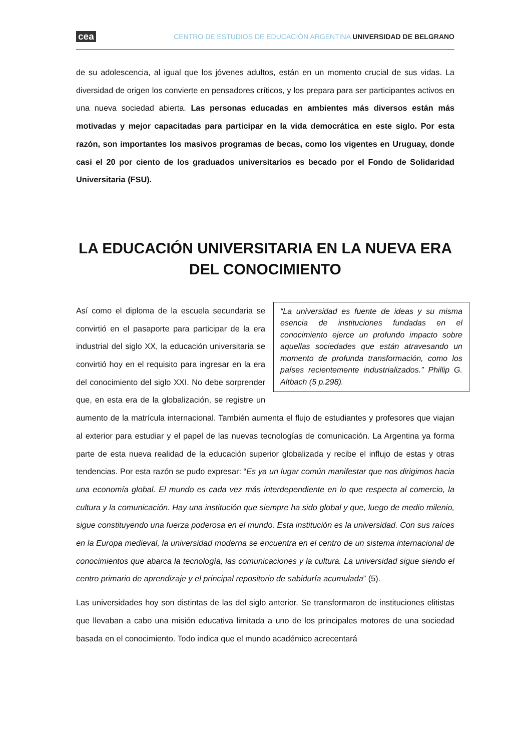cea CENTRO DE ESTUDIOS DE EDUCACIÓN ARGENTINA UNIVERSIDAD DE BELGRANO
de su adolescencia, al igual que los jóvenes adultos, están en un momento crucial de sus vidas. La diversidad de origen los convierte en pensadores críticos, y los prepara para ser participantes activos en una nueva sociedad abierta. Las personas educadas en ambientes más diversos están más motivadas y mejor capacitadas para participar en la vida democrática en este siglo. Por esta razón, son importantes los masivos programas de becas, como los vigentes en Uruguay, donde casi el 20 por ciento de los graduados universitarios es becado por el Fondo de Solidaridad Universitaria (FSU).
LA EDUCACIÓN UNIVERSITARIA EN LA NUEVA ERA DEL CONOCIMIENTO
“La universidad es fuente de ideas y su misma esencia de instituciones fundadas en el conocimiento ejerce un profundo impacto sobre aquellas sociedades que están atravesando un momento de profunda transformación, como los países recientemente industrializados.” Phillip G. Altbach (5 p.298).
Así como el diploma de la escuela secundaria se convirtió en el pasaporte para participar de la era industrial del siglo XX, la educación universitaria se convirtió hoy en el requisito para ingresar en la era del conocimiento del siglo XXI. No debe sorprender que, en esta era de la globalización, se registre un aumento de la matrícula internacional. También aumenta el flujo de estudiantes y profesores que viajan al exterior para estudiar y el papel de las nuevas tecnologías de comunicación. La Argentina ya forma parte de esta nueva realidad de la educación superior globalizada y recibe el influjo de estas y otras tendencias. Por esta razón se pudo expresar: “Es ya un lugar común manifestar que nos dirigimos hacia una economía global. El mundo es cada vez más interdependiente en lo que respecta al comercio, la cultura y la comunicación. Hay una institución que siempre ha sido global y que, luego de medio milenio, sigue constituyendo una fuerza poderosa en el mundo. Esta institución es la universidad. Con sus raíces en la Europa medieval, la universidad moderna se encuentra en el centro de un sistema internacional de conocimientos que abarca la tecnología, las comunicaciones y la cultura. La universidad sigue siendo el centro primario de aprendizaje y el principal repositorio de sabiduría acumulada” (5).
Las universidades hoy son distintas de las del siglo anterior. Se transformaron de instituciones elitistas que llevaban a cabo una misión educativa limitada a uno de los principales motores de una sociedad basada en el conocimiento. Todo indica que el mundo académico acrecentará